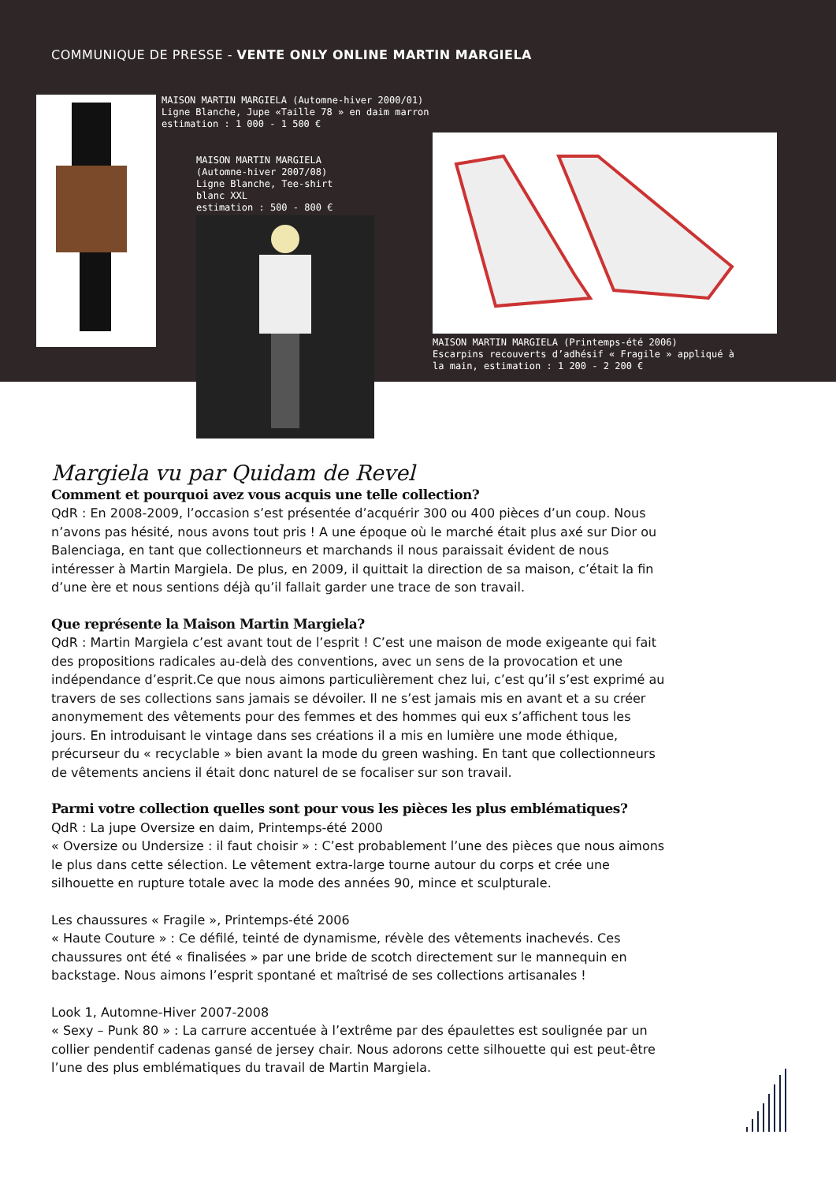COMMUNIQUE DE PRESSE - VENTE ONLY ONLINE MARTIN MARGIELA
MAISON MARTIN MARGIELA (Automne-hiver 2000/01)
Ligne Blanche, Jupe «Taille 78 » en daim marron
estimation : 1 000 - 1 500 €
MAISON MARTIN MARGIELA
(Automne-hiver 2007/08)
Ligne Blanche, Tee-shirt
blanc XXL
estimation : 500 - 800 €
MAISON MARTIN MARGIELA (Printemps-été 2006)
Escarpins recouverts d’adhésif « Fragile » appliqué à
la main, estimation : 1 200 - 2 200 €
Margiela vu par Quidam de Revel
Comment et pourquoi avez vous acquis une telle collection?
QdR : En 2008-2009, l’occasion s’est présentée d’acquérir 300 ou 400 pièces d’un coup. Nous n’avons pas hésité, nous avons tout pris ! A une époque où le marché était plus axé sur Dior ou Balenciaga, en tant que collectionneurs et marchands il nous paraissait évident de nous intéresser à Martin Margiela. De plus, en 2009, il quittait la direction de sa maison, c’était la fin d’une ère et nous sentions déjà qu’il fallait garder une trace de son travail.
Que représente la Maison Martin Margiela?
QdR : Martin Margiela c’est avant tout de l’esprit ! C’est une maison de mode exigeante qui fait des propositions radicales au-delà des conventions, avec un sens de la provocation et une indépendance d’esprit.Ce que nous aimons particulièrement chez lui, c’est qu’il s’est exprimé au travers de ses collections sans jamais se dévoiler. Il ne s’est jamais mis en avant et a su créer anonymement des vêtements pour des femmes et des hommes qui eux s’affichent tous les jours. En introduisant le vintage dans ses créations il a mis en lumière une mode éthique, précurseur du « recyclable » bien avant la mode du green washing. En tant que collectionneurs de vêtements anciens il était donc naturel de se focaliser sur son travail.
Parmi votre collection quelles sont pour vous les pièces les plus emblématiques?
QdR : La jupe Oversize en daim, Printemps-été 2000
« Oversize ou Undersize : il faut choisir » : C’est probablement l’une des pièces que nous aimons le plus dans cette sélection. Le vêtement extra-large tourne autour du corps et crée une silhouette en rupture totale avec la mode des années 90, mince et sculpturale.
Les chaussures « Fragile », Printemps-été 2006
« Haute Couture » : Ce défilé, teinté de dynamisme, révèle des vêtements inachevés. Ces chaussures ont été « finalisées » par une bride de scotch directement sur le mannequin en backstage. Nous aimons l’esprit spontané et maîtrisé de ses collections artisanales !
Look 1, Automne-Hiver 2007-2008
« Sexy – Punk 80 » : La carrure accentuée à l’extrême par des épaulettes est soulignée par un collier pendentif cadenas gansé de jersey chair. Nous adorons cette silhouette qui est peut-être l’une des plus emblématiques du travail de Martin Margiela.